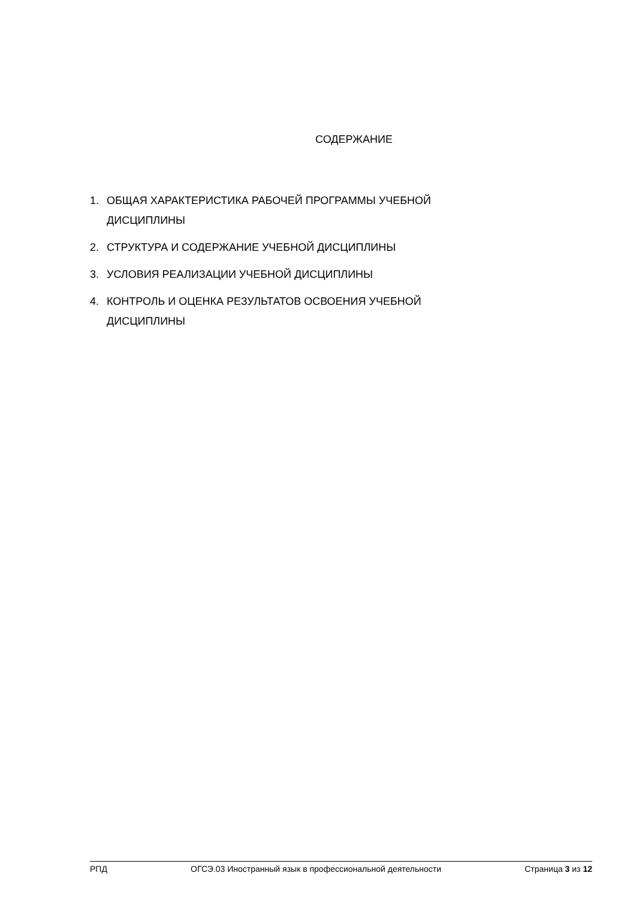СОДЕРЖАНИЕ
1. ОБЩАЯ ХАРАКТЕРИСТИКА РАБОЧЕЙ ПРОГРАММЫ УЧЕБНОЙ
ДИСЦИПЛИНЫ
2. СТРУКТУРА И СОДЕРЖАНИЕ УЧЕБНОЙ ДИСЦИПЛИНЫ
3. УСЛОВИЯ РЕАЛИЗАЦИИ УЧЕБНОЙ ДИСЦИПЛИНЫ
4. КОНТРОЛЬ И ОЦЕНКА РЕЗУЛЬТАТОВ ОСВОЕНИЯ УЧЕБНОЙ
ДИСЦИПЛИНЫ
РПД ОГСЭ.03 Иностранный язык в профессиональной деятельности Страница 3 из 12